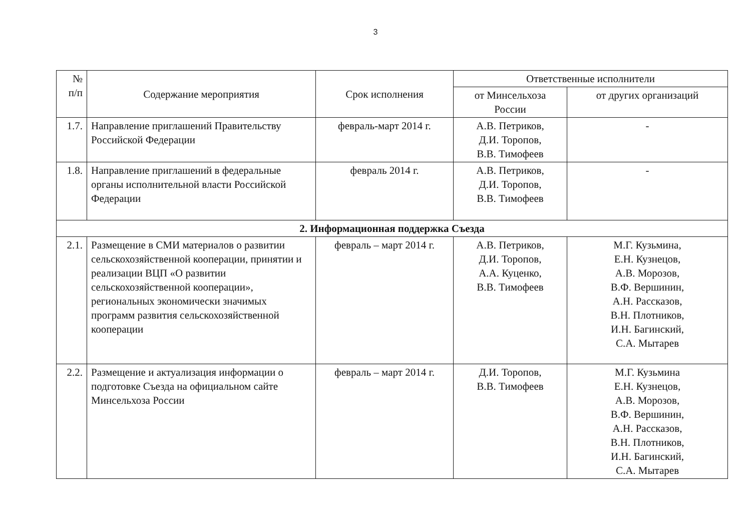3
| № п/п | Содержание мероприятия | Срок исполнения | Ответственные исполнители | |
| --- | --- | --- | --- | --- |
| | | | от Минсельхоза России | от других организаций |
| 1.7. | Направление приглашений Правительству Российской Федерации | февраль-март 2014 г. | А.В. Петриков, Д.И. Торопов, В.В. Тимофеев | - |
| 1.8. | Направление приглашений в федеральные органы исполнительной власти Российской Федерации | февраль 2014 г. | А.В. Петриков, Д.И. Торопов, В.В. Тимофеев | - |
| 2. Информационная поддержка Съезда | | | | |
| 2.1. | Размещение в СМИ материалов о развитии сельскохозяйственной кооперации, принятии и реализации ВЦП «О развитии сельскохозяйственной кооперации», региональных экономически значимых программ развития сельскохозяйственной кооперации | февраль – март 2014 г. | А.В. Петриков, Д.И. Торопов, А.А. Куценко, В.В. Тимофеев | М.Г. Кузьмина, Е.Н. Кузнецов, А.В. Морозов, В.Ф. Вершинин, А.Н. Рассказов, В.Н. Плотников, И.Н. Багинский, С.А. Мытарев |
| 2.2. | Размещение и актуализация информации о подготовке Съезда на официальном сайте Минсельхоза России | февраль – март 2014 г. | Д.И. Торопов, В.В. Тимофеев | М.Г. Кузьмина Е.Н. Кузнецов, А.В. Морозов, В.Ф. Вершинин, А.Н. Рассказов, В.Н. Плотников, И.Н. Багинский, С.А. Мытарев |